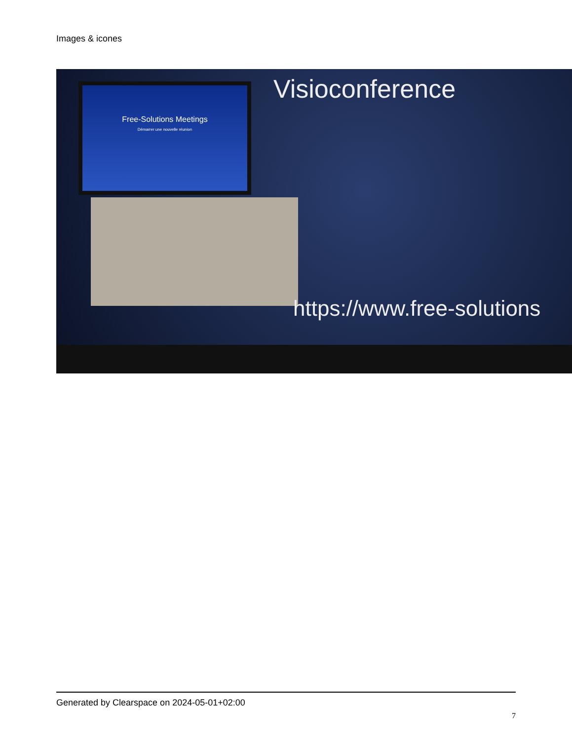Images & icones
Free-Solutions Meetings
Démarrer une nouvelle réunion
Visioconference
https://www.free-solutions
Generated by Clearspace on 2024-05-01+02:00
7